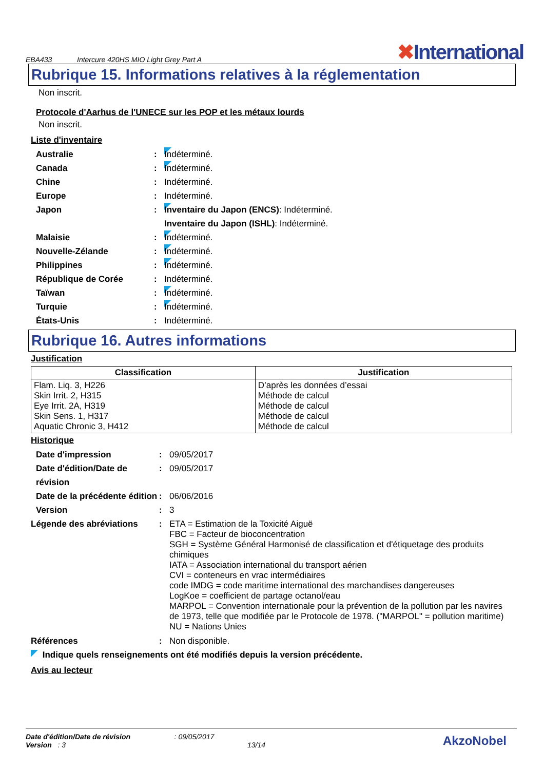EBA433
Intercure 420HS MIO Light Grey Part A
✖International
Rubrique 15. Informations relatives à la réglementation
Non inscrit.
Protocole d'Aarhus de l'UNECE sur les POP et les métaux lourds
Non inscrit.
Liste d'inventaire
Australie : Indéterminé.
Canada : Indéterminé.
Chine : Indéterminé.
Europe : Indéterminé.
Japon : Inventaire du Japon (ENCS): Indéterminé.
Inventaire du Japon (ISHL): Indéterminé.
Malaisie : Indéterminé.
Nouvelle-Zélande : Indéterminé.
Philippines : Indéterminé.
République de Corée : Indéterminé.
Taïwan : Indéterminé.
Turquie : Indéterminé.
États-Unis : Indéterminé.
Rubrique 16. Autres informations
Justification
| Classification | Justification |
| --- | --- |
| Flam. Liq. 3, H226 Skin Irrit. 2, H315 Eye Irrit. 2A, H319 Skin Sens. 1, H317 Aquatic Chronic 3, H412 | D’après les données d’essai Méthode de calcul Méthode de calcul Méthode de calcul Méthode de calcul |
Historique
Date d'impression : 09/05/2017
Date d'édition/Date de révision
: 09/05/2017
Date de la précédente édition
: 06/06/2016
Version : 3
Légende des abréviations : ETA = Estimation de la Toxicité Aiguë
FBC = Facteur de bioconcentration
SGH = Système Général Harmonisé de classification et d'étiquetage des produits chimiques
IATA = Association international du transport aérien
CVI = conteneurs en vrac intermédiaires
code IMDG = code maritime international des marchandises dangereuses
LogKoe = coefficient de partage octanol/eau
MARPOL = Convention internationale pour la prévention de la pollution par les navires de 1973, telle que modifiée par le Protocole de 1978. ("MARPOL" = pollution maritime)
NU = Nations Unies
Références : Non disponible.
Indique quels renseignements ont été modifiés depuis la version précédente.
Avis au lecteur
Date d'édition/Date de révision : 09/05/2017
Version : 3 13/14
AkzoNobel